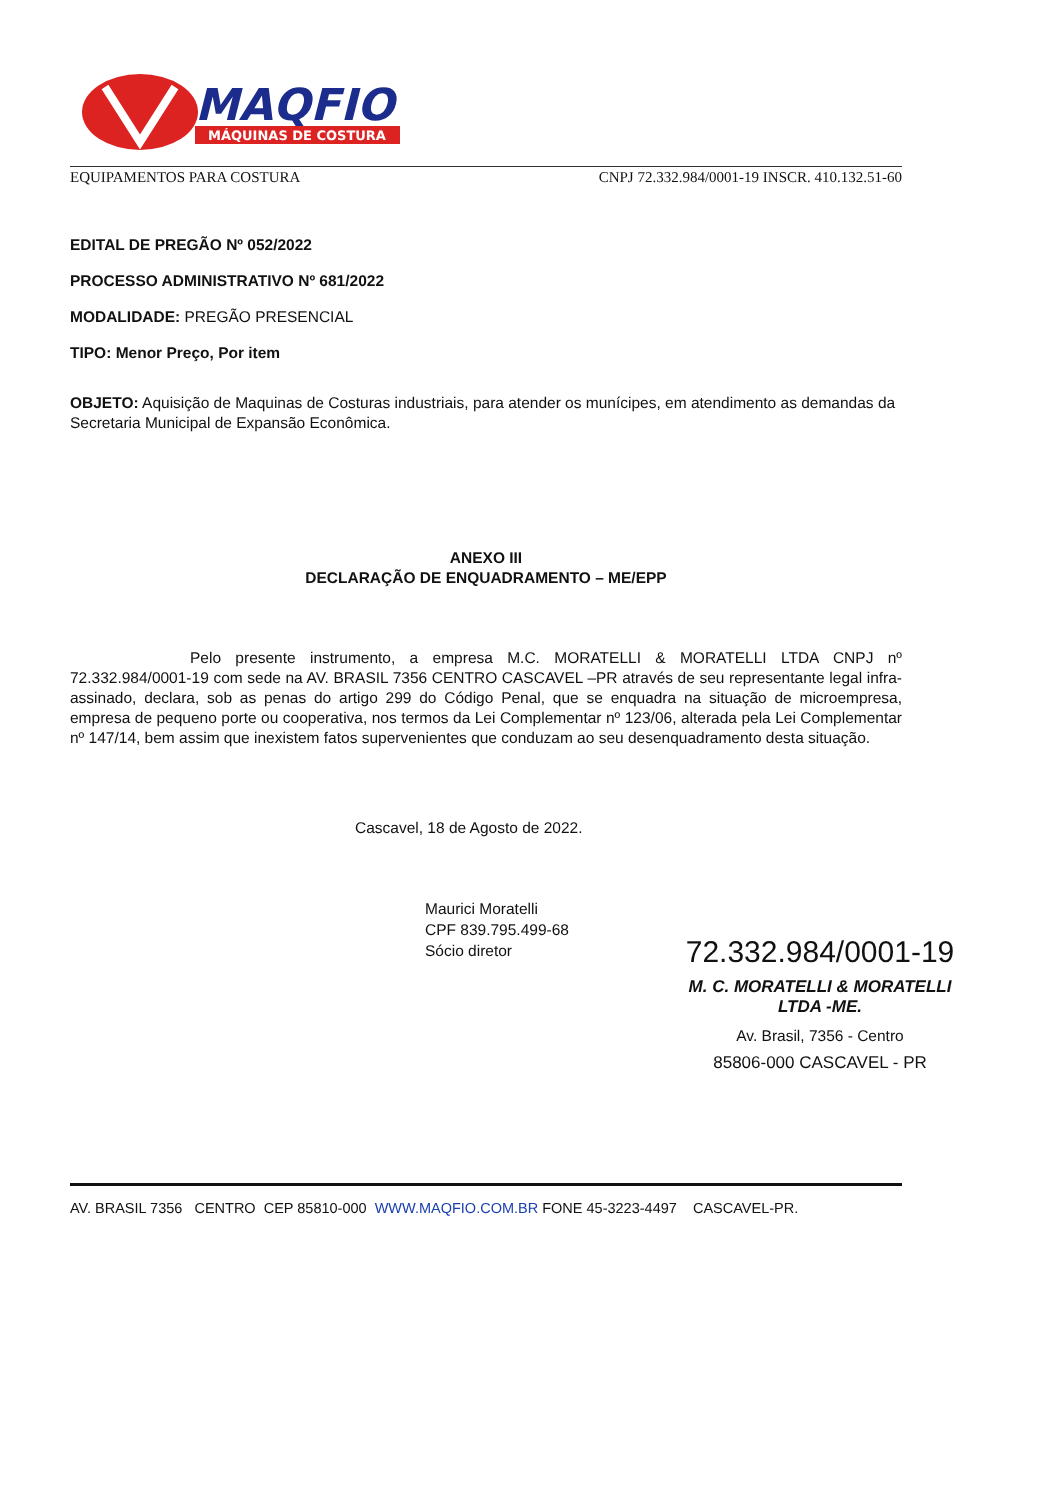MAQFIO
MÁQUINAS DE COSTURA
EQUIPAMENTOS PARA COSTURA CNPJ 72.332.984/0001-19 INSCR. 410.132.51-60
EDITAL DE PREGÃO Nº 052/2022
PROCESSO ADMINISTRATIVO Nº 681/2022
MODALIDADE: PREGÃO PRESENCIAL
TIPO: Menor Preço, Por item
OBJETO: Aquisição de Maquinas de Costuras industriais, para atender os munícipes, em atendimento as demandas da Secretaria Municipal de Expansão Econômica.
ANEXO III
DECLARAÇÃO DE ENQUADRAMENTO – ME/EPP
Pelo presente instrumento, a empresa M.C. MORATELLI & MORATELLI LTDA CNPJ nº 72.332.984/0001-19 com sede na AV. BRASIL 7356 CENTRO CASCAVEL –PR através de seu representante legal infra-assinado, declara, sob as penas do artigo 299 do Código Penal, que se enquadra na situação de microempresa, empresa de pequeno porte ou cooperativa, nos termos da Lei Complementar nº 123/06, alterada pela Lei Complementar nº 147/14, bem assim que inexistem fatos supervenientes que conduzam ao seu desenquadramento desta situação.
Cascavel, 18 de Agosto de 2022.
Maurici Moratelli
CPF 839.795.499-68
Sócio diretor
72.332.984/0001-19
M. C. MORATELLI & MORATELLI
LTDA -ME.
Av. Brasil, 7356 - Centro
85806-000 CASCAVEL - PR
AV. BRASIL 7356 CENTRO CEP 85810-000 WWW.MAQFIO.COM.BR FONE 45-3223-4497 CASCAVEL-PR.